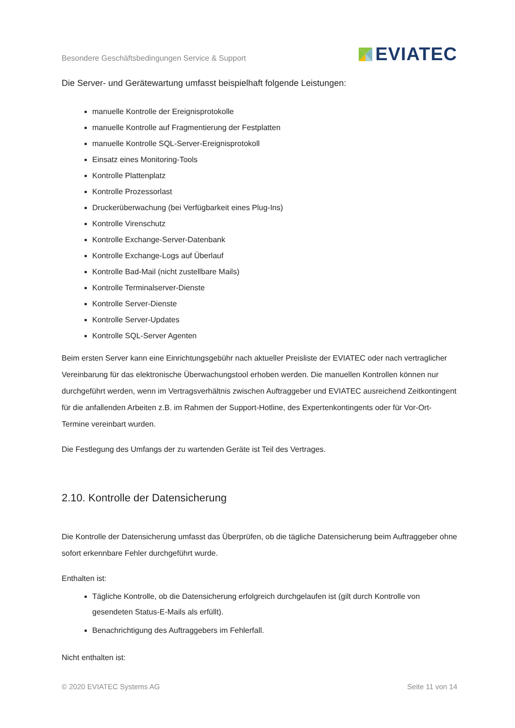Besondere Geschäftsbedingungen Service & Support EVIATEC
Die Server- und Gerätewartung umfasst beispielhaft folgende Leistungen:
manuelle Kontrolle der Ereignisprotokolle
manuelle Kontrolle auf Fragmentierung der Festplatten
manuelle Kontrolle SQL-Server-Ereignisprotokoll
Einsatz eines Monitoring-Tools
Kontrolle Plattenplatz
Kontrolle Prozessorlast
Druckerüberwachung (bei Verfügbarkeit eines Plug-Ins)
Kontrolle Virenschutz
Kontrolle Exchange-Server-Datenbank
Kontrolle Exchange-Logs auf Überlauf
Kontrolle Bad-Mail (nicht zustellbare Mails)
Kontrolle Terminalserver-Dienste
Kontrolle Server-Dienste
Kontrolle Server-Updates
Kontrolle SQL-Server Agenten
Beim ersten Server kann eine Einrichtungsgebühr nach aktueller Preisliste der EVIATEC oder nach vertraglicher Vereinbarung für das elektronische Überwachungstool erhoben werden. Die manuellen Kontrollen können nur durchgeführt werden, wenn im Vertragsverhältnis zwischen Auftraggeber und EVIATEC ausreichend Zeitkontingent für die anfallenden Arbeiten z.B. im Rahmen der Support-Hotline, des Expertenkontingents oder für Vor-Ort-Termine vereinbart wurden.
Die Festlegung des Umfangs der zu wartenden Geräte ist Teil des Vertrages.
2.10. Kontrolle der Datensicherung
Die Kontrolle der Datensicherung umfasst das Überprüfen, ob die tägliche Datensicherung beim Auftraggeber ohne sofort erkennbare Fehler durchgeführt wurde.
Enthalten ist:
Tägliche Kontrolle, ob die Datensicherung erfolgreich durchgelaufen ist (gilt durch Kontrolle von gesendeten Status-E-Mails als erfüllt).
Benachrichtigung des Auftraggebers im Fehlerfall.
Nicht enthalten ist:
© 2020 EVIATEC Systems AG Seite 11 von 14